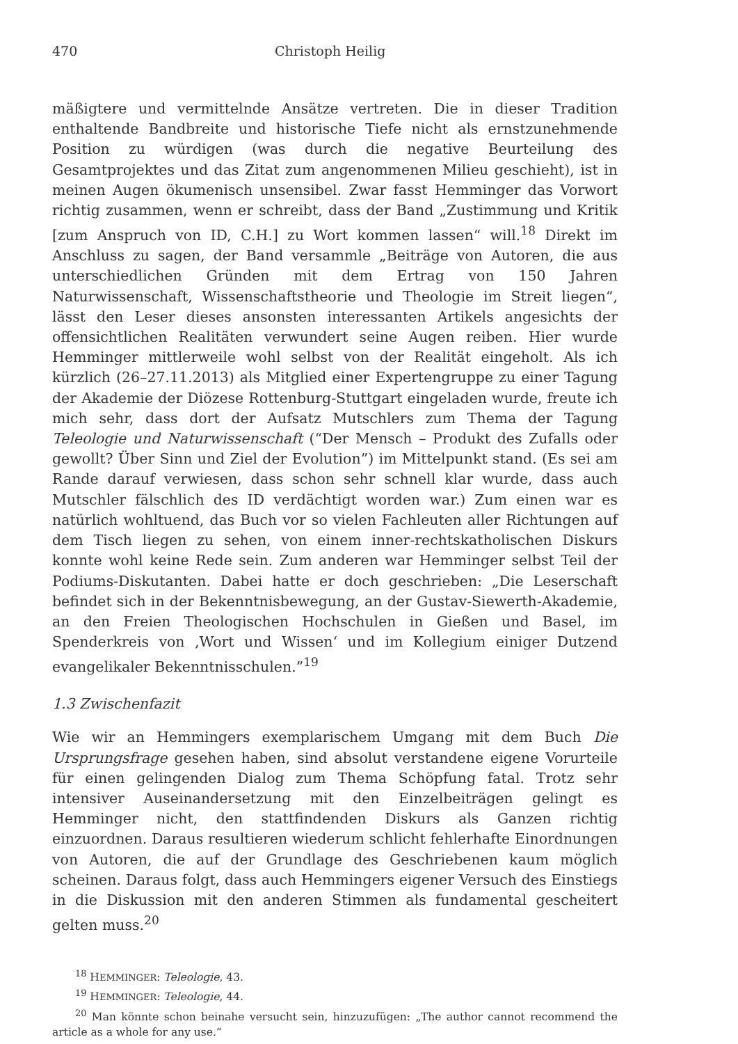470 Christoph Heilig
mäßigtere und vermittelnde Ansätze vertreten. Die in dieser Tradition enthaltende Bandbreite und historische Tiefe nicht als ernstzunehmende Position zu würdigen (was durch die negative Beurteilung des Gesamtprojektes und das Zitat zum angenommenen Milieu geschieht), ist in meinen Augen ökumenisch unsensibel. Zwar fasst Hemminger das Vorwort richtig zusammen, wenn er schreibt, dass der Band „Zustimmung und Kritik [zum Anspruch von ID, C.H.] zu Wort kommen lassen“ will.<sup>18</sup> Direkt im Anschluss zu sagen, der Band versammle „Beiträge von Autoren, die aus unterschiedlichen Gründen mit dem Ertrag von 150 Jahren Naturwissenschaft, Wissenschaftstheorie und Theologie im Streit liegen“, lässt den Leser dieses ansonsten interessanten Artikels angesichts der offensichtlichen Realitäten verwundert seine Augen reiben. Hier wurde Hemminger mittlerweile wohl selbst von der Realität eingeholt. Als ich kürzlich (26–27.11.2013) als Mitglied einer Expertengruppe zu einer Tagung der Akademie der Diözese Rottenburg-Stuttgart eingeladen wurde, freute ich mich sehr, dass dort der Aufsatz Mutschlers zum Thema der Tagung Teleologie und Naturwissenschaft (“Der Mensch – Produkt des Zufalls oder gewollt? Über Sinn und Ziel der Evolution”) im Mittelpunkt stand. (Es sei am Rande darauf verwiesen, dass schon sehr schnell klar wurde, dass auch Mutschler fälschlich des ID verdächtigt worden war.) Zum einen war es natürlich wohltuend, das Buch vor so vielen Fachleuten aller Richtungen auf dem Tisch liegen zu sehen, von einem inner-rechtskatholischen Diskurs konnte wohl keine Rede sein. Zum anderen war Hemminger selbst Teil der Podiums-Diskutanten. Dabei hatte er doch geschrieben: „Die Leserschaft befindet sich in der Bekenntnisbewegung, an der Gustav-Siewerth-Akademie, an den Freien Theologischen Hochschulen in Gießen und Basel, im Spenderkreis von ‚Wort und Wissen‘ und im Kollegium einiger Dutzend evangelikaler Bekenntnisschulen.”<sup>19</sup>
1.3 Zwischenfazit
Wie wir an Hemmingers exemplarischem Umgang mit dem Buch Die Ursprungsfrage gesehen haben, sind absolut verstandene eigene Vorurteile für einen gelingenden Dialog zum Thema Schöpfung fatal. Trotz sehr intensiver Auseinandersetzung mit den Einzelbeiträgen gelingt es Hemminger nicht, den stattfindenden Diskurs als Ganzen richtig einzuordnen. Daraus resultieren wiederum schlicht fehlerhafte Einordnungen von Autoren, die auf der Grundlage des Geschriebenen kaum möglich scheinen. Daraus folgt, dass auch Hemmingers eigener Versuch des Einstiegs in die Diskussion mit den anderen Stimmen als fundamental gescheitert gelten muss.<sup>20</sup>
<sup>18</sup> HEMMINGER: Teleologie, 43.
<sup>19</sup> HEMMINGER: Teleologie, 44.
<sup>20</sup> Man könnte schon beinahe versucht sein, hinzuzufügen: „The author cannot recommend the article as a whole for any use.“